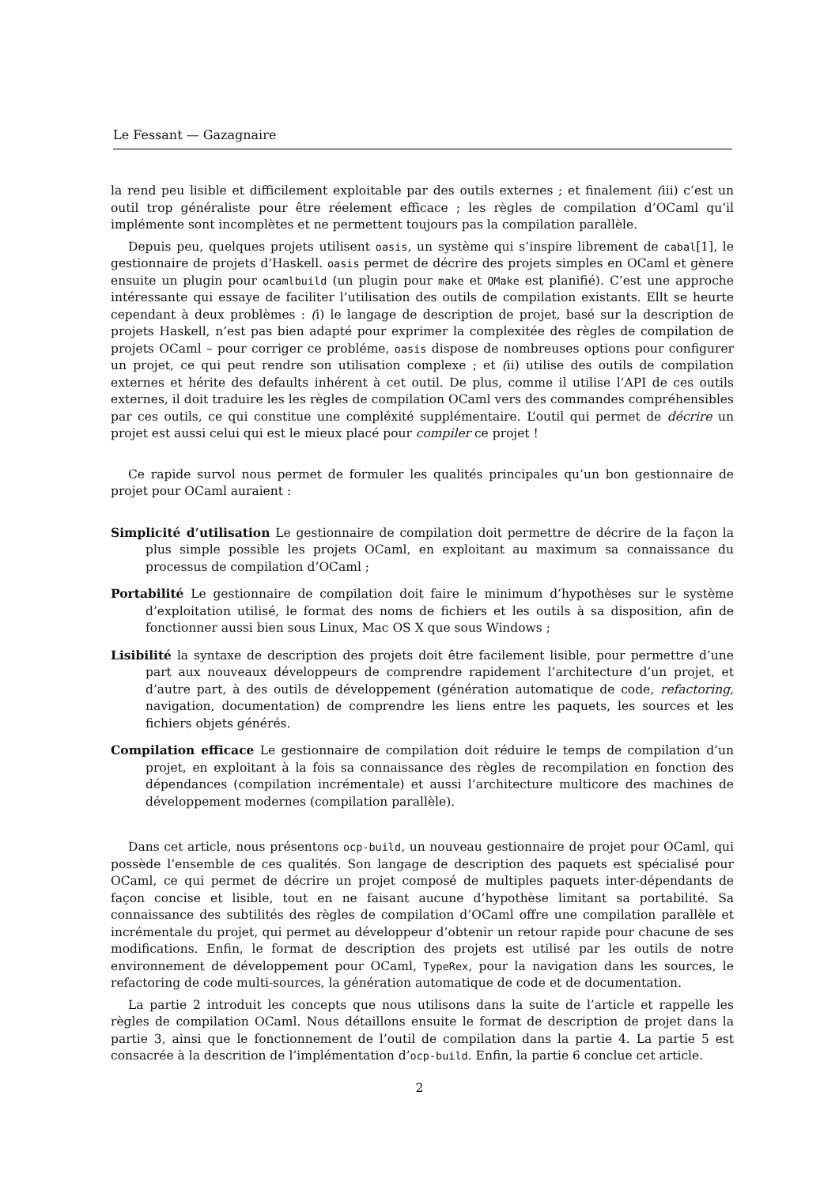Le Fessant — Gazagnaire
la rend peu lisible et difficilement exploitable par des outils externes ; et finalement (iii) c’est un outil trop généraliste pour être réelement efficace ; les règles de compilation d’OCaml qu’il implémente sont incomplètes et ne permettent toujours pas la compilation parallèle.
Depuis peu, quelques projets utilisent oasis, un système qui s’inspire librement de cabal[1], le gestionnaire de projets d’Haskell. oasis permet de décrire des projets simples en OCaml et gènere ensuite un plugin pour ocamlbuild (un plugin pour make et OMake est planifié). C’est une approche intéressante qui essaye de faciliter l’utilisation des outils de compilation existants. Ellt se heurte cependant à deux problèmes : (i) le langage de description de projet, basé sur la description de projets Haskell, n’est pas bien adapté pour exprimer la complexitée des règles de compilation de projets OCaml – pour corriger ce probléme, oasis dispose de nombreuses options pour configurer un projet, ce qui peut rendre son utilisation complexe ; et (ii) utilise des outils de compilation externes et hérite des defaults inhérent à cet outil. De plus, comme il utilise l’API de ces outils externes, il doit traduire les les règles de compilation OCaml vers des commandes compréhensibles par ces outils, ce qui constitue une compléxité supplémentaire. L’outil qui permet de décrire un projet est aussi celui qui est le mieux placé pour compiler ce projet !
Ce rapide survol nous permet de formuler les qualités principales qu’un bon gestionnaire de projet pour OCaml auraient :
Simplicité d’utilisation Le gestionnaire de compilation doit permettre de décrire de la façon la plus simple possible les projets OCaml, en exploitant au maximum sa connaissance du processus de compilation d’OCaml ;
Portabilité Le gestionnaire de compilation doit faire le minimum d’hypothèses sur le système d’exploitation utilisé, le format des noms de fichiers et les outils à sa disposition, afin de fonctionner aussi bien sous Linux, Mac OS X que sous Windows ;
Lisibilité la syntaxe de description des projets doit être facilement lisible, pour permettre d’une part aux nouveaux développeurs de comprendre rapidement l’architecture d’un projet, et d’autre part, à des outils de développement (génération automatique de code, refactoring, navigation, documentation) de comprendre les liens entre les paquets, les sources et les fichiers objets générés.
Compilation efficace Le gestionnaire de compilation doit réduire le temps de compilation d’un projet, en exploitant à la fois sa connaissance des règles de recompilation en fonction des dépendances (compilation incrémentale) et aussi l’architecture multicore des machines de développement modernes (compilation parallèle).
Dans cet article, nous présentons ocp-build, un nouveau gestionnaire de projet pour OCaml, qui possède l’ensemble de ces qualités. Son langage de description des paquets est spécialisé pour OCaml, ce qui permet de décrire un projet composé de multiples paquets inter-dépendants de façon concise et lisible, tout en ne faisant aucune d’hypothèse limitant sa portabilité. Sa connaissance des subtilités des règles de compilation d’OCaml offre une compilation parallèle et incrémentale du projet, qui permet au développeur d’obtenir un retour rapide pour chacune de ses modifications. Enfin, le format de description des projets est utilisé par les outils de notre environnement de développement pour OCaml, TypeRex, pour la navigation dans les sources, le refactoring de code multi-sources, la génération automatique de code et de documentation.
La partie 2 introduit les concepts que nous utilisons dans la suite de l’article et rappelle les règles de compilation OCaml. Nous détaillons ensuite le format de description de projet dans la partie 3, ainsi que le fonctionnement de l’outil de compilation dans la partie 4. La partie 5 est consacrée à la descrition de l’implémentation d’ocp-build. Enfin, la partie 6 conclue cet article.
2